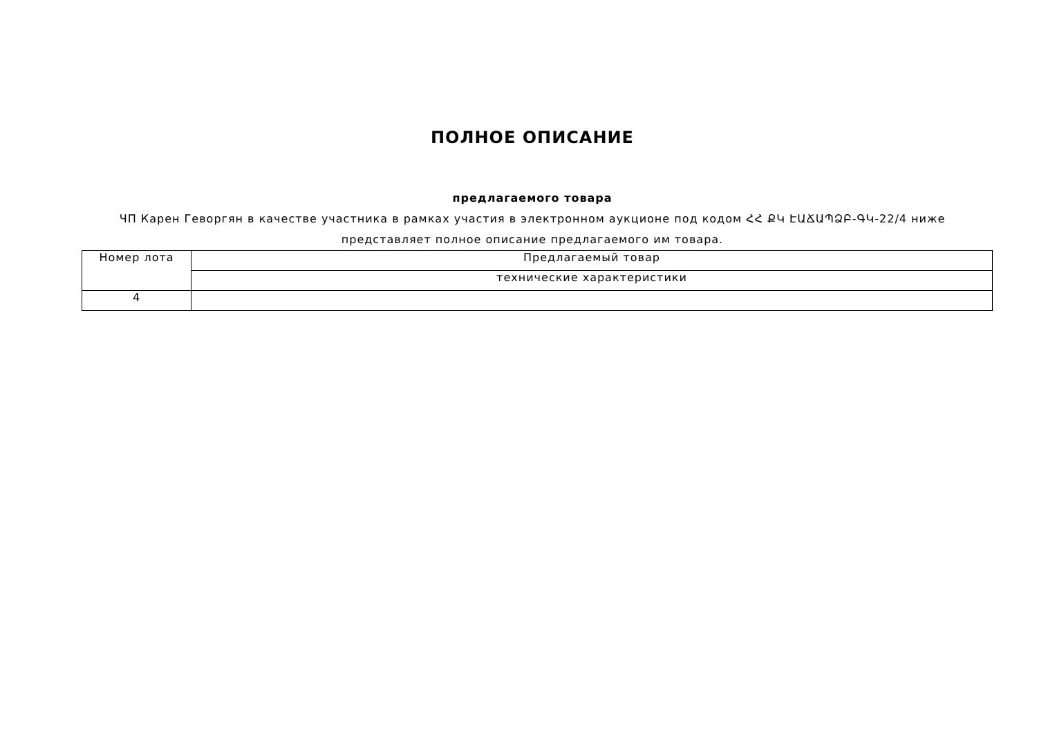ПОЛНОЕ ОПИСАНИЕ
предлагаемого товара
ЧП Карен Геворгян в качестве участника в рамках участия в электронном аукционе под кодом ՀՀ ՔԿ ԷԱՃԱՊՁԲ-ԳԿ-22/4 ниже представляет полное описание предлагаемого им товара.
| Номер лота | Предлагаемый товар |
| | технические характеристики |
| 4 | |